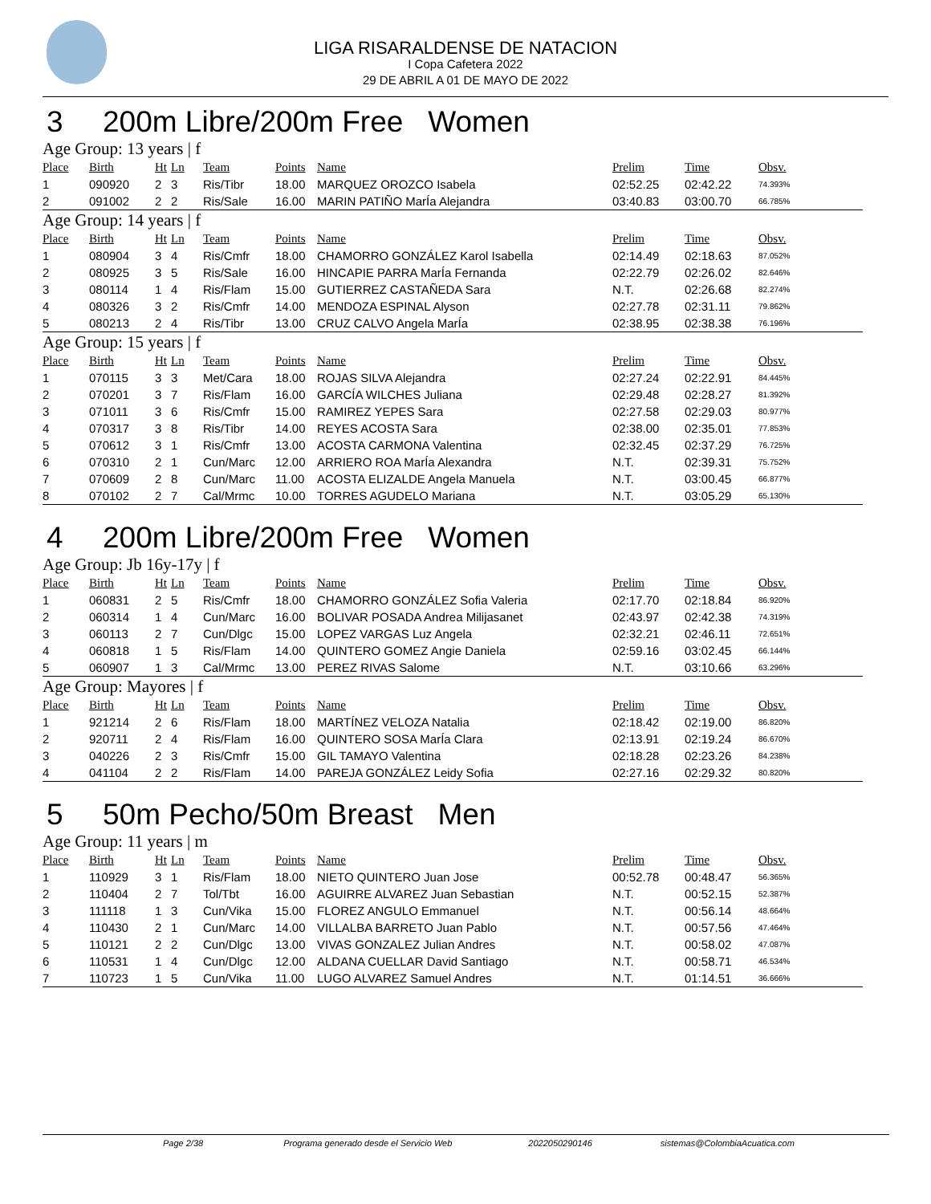LIGA RISARALDENSE DE NATACION
I Copa Cafetera 2022
29 DE ABRIL A 01 DE MAYO DE 2022
3 200m Libre/200m Free Women
Age Group: 13 years | f
| Place | Birth | Ht | Ln | Team | Points | Name | Prelim | Time | Obsv. |
| --- | --- | --- | --- | --- | --- | --- | --- | --- | --- |
| 1 | 090920 | 2 | 3 | Ris/Tibr | 18.00 | MARQUEZ OROZCO Isabela | 02:52.25 | 02:42.22 | 74.393% |
| 2 | 091002 | 2 | 2 | Ris/Sale | 16.00 | MARIN PATIÑO MarÍa Alejandra | 03:40.83 | 03:00.70 | 66.785% |
Age Group: 14 years | f
| Place | Birth | Ht | Ln | Team | Points | Name | Prelim | Time | Obsv. |
| --- | --- | --- | --- | --- | --- | --- | --- | --- | --- |
| 1 | 080904 | 3 | 4 | Ris/Cmfr | 18.00 | CHAMORRO GONZÁLEZ Karol Isabella | 02:14.49 | 02:18.63 | 87.052% |
| 2 | 080925 | 3 | 5 | Ris/Sale | 16.00 | HINCAPIE PARRA MarÍa Fernanda | 02:22.79 | 02:26.02 | 82.646% |
| 3 | 080114 | 1 | 4 | Ris/Flam | 15.00 | GUTIERREZ CASTAÑEDA Sara | N.T. | 02:26.68 | 82.274% |
| 4 | 080326 | 3 | 2 | Ris/Cmfr | 14.00 | MENDOZA ESPINAL Alyson | 02:27.78 | 02:31.11 | 79.862% |
| 5 | 080213 | 2 | 4 | Ris/Tibr | 13.00 | CRUZ CALVO Angela MarÍa | 02:38.95 | 02:38.38 | 76.196% |
Age Group: 15 years | f
| Place | Birth | Ht | Ln | Team | Points | Name | Prelim | Time | Obsv. |
| --- | --- | --- | --- | --- | --- | --- | --- | --- | --- |
| 1 | 070115 | 3 | 3 | Met/Cara | 18.00 | ROJAS SILVA Alejandra | 02:27.24 | 02:22.91 | 84.445% |
| 2 | 070201 | 3 | 7 | Ris/Flam | 16.00 | GARCÍA WILCHES Juliana | 02:29.48 | 02:28.27 | 81.392% |
| 3 | 071011 | 3 | 6 | Ris/Cmfr | 15.00 | RAMIREZ YEPES Sara | 02:27.58 | 02:29.03 | 80.977% |
| 4 | 070317 | 3 | 8 | Ris/Tibr | 14.00 | REYES ACOSTA Sara | 02:38.00 | 02:35.01 | 77.853% |
| 5 | 070612 | 3 | 1 | Ris/Cmfr | 13.00 | ACOSTA CARMONA Valentina | 02:32.45 | 02:37.29 | 76.725% |
| 6 | 070310 | 2 | 1 | Cun/Marc | 12.00 | ARRIERO ROA MarÍa Alexandra | N.T. | 02:39.31 | 75.752% |
| 7 | 070609 | 2 | 8 | Cun/Marc | 11.00 | ACOSTA ELIZALDE Angela Manuela | N.T. | 03:00.45 | 66.877% |
| 8 | 070102 | 2 | 7 | Cal/Mrmc | 10.00 | TORRES AGUDELO Mariana | N.T. | 03:05.29 | 65.130% |
4 200m Libre/200m Free Women
Age Group: Jb 16y-17y | f
| Place | Birth | Ht | Ln | Team | Points | Name | Prelim | Time | Obsv. |
| --- | --- | --- | --- | --- | --- | --- | --- | --- | --- |
| 1 | 060831 | 2 | 5 | Ris/Cmfr | 18.00 | CHAMORRO GONZÁLEZ Sofia Valeria | 02:17.70 | 02:18.84 | 86.920% |
| 2 | 060314 | 1 | 4 | Cun/Marc | 16.00 | BOLIVAR POSADA Andrea Milijasanet | 02:43.97 | 02:42.38 | 74.319% |
| 3 | 060113 | 2 | 7 | Cun/Dlgc | 15.00 | LOPEZ VARGAS Luz Angela | 02:32.21 | 02:46.11 | 72.651% |
| 4 | 060818 | 1 | 5 | Ris/Flam | 14.00 | QUINTERO GOMEZ Angie Daniela | 02:59.16 | 03:02.45 | 66.144% |
| 5 | 060907 | 1 | 3 | Cal/Mrmc | 13.00 | PEREZ RIVAS Salome | N.T. | 03:10.66 | 63.296% |
Age Group: Mayores | f
| Place | Birth | Ht | Ln | Team | Points | Name | Prelim | Time | Obsv. |
| --- | --- | --- | --- | --- | --- | --- | --- | --- | --- |
| 1 | 921214 | 2 | 6 | Ris/Flam | 18.00 | MARTÍNEZ VELOZA Natalia | 02:18.42 | 02:19.00 | 86.820% |
| 2 | 920711 | 2 | 4 | Ris/Flam | 16.00 | QUINTERO SOSA MarÍa Clara | 02:13.91 | 02:19.24 | 86.670% |
| 3 | 040226 | 2 | 3 | Ris/Cmfr | 15.00 | GIL TAMAYO Valentina | 02:18.28 | 02:23.26 | 84.238% |
| 4 | 041104 | 2 | 2 | Ris/Flam | 14.00 | PAREJA GONZÁLEZ Leidy Sofia | 02:27.16 | 02:29.32 | 80.820% |
5 50m Pecho/50m Breast Men
Age Group: 11 years | m
| Place | Birth | Ht | Ln | Team | Points | Name | Prelim | Time | Obsv. |
| --- | --- | --- | --- | --- | --- | --- | --- | --- | --- |
| 1 | 110929 | 3 | 1 | Ris/Flam | 18.00 | NIETO QUINTERO Juan Jose | 00:52.78 | 00:48.47 | 56.365% |
| 2 | 110404 | 2 | 7 | Tol/Tbt | 16.00 | AGUIRRE ALVAREZ Juan Sebastian | N.T. | 00:52.15 | 52.387% |
| 3 | 111118 | 1 | 3 | Cun/Vika | 15.00 | FLOREZ ANGULO Emmanuel | N.T. | 00:56.14 | 48.664% |
| 4 | 110430 | 2 | 1 | Cun/Marc | 14.00 | VILLALBA BARRETO Juan Pablo | N.T. | 00:57.56 | 47.464% |
| 5 | 110121 | 2 | 2 | Cun/Dlgc | 13.00 | VIVAS GONZALEZ Julian Andres | N.T. | 00:58.02 | 47.087% |
| 6 | 110531 | 1 | 4 | Cun/Dlgc | 12.00 | ALDANA CUELLAR David Santiago | N.T. | 00:58.71 | 46.534% |
| 7 | 110723 | 1 | 5 | Cun/Vika | 11.00 | LUGO ALVAREZ Samuel Andres | N.T. | 01:14.51 | 36.666% |
Page 2/38 Programa generado desde el Servicio Web 20220502901​46 sistemas@ColombiaAcuatica.com